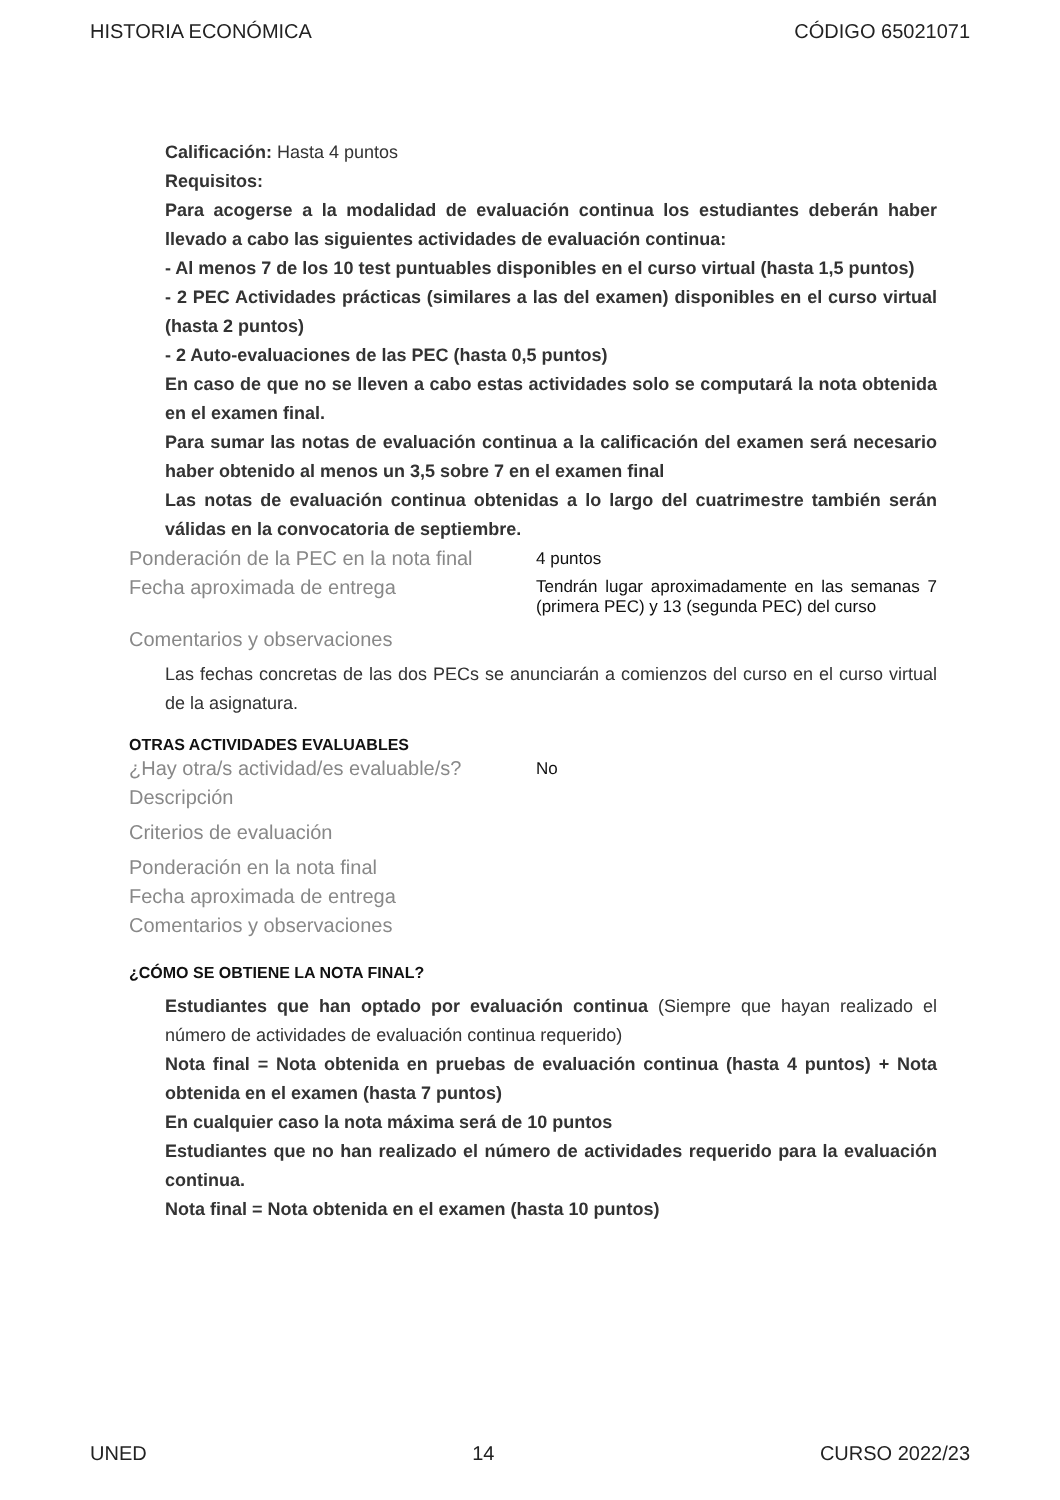HISTORIA ECONÓMICA CÓDIGO 65021071
Calificación: Hasta 4 puntos
Requisitos:
Para acogerse a la modalidad de evaluación continua los estudiantes deberán haber llevado a cabo las siguientes actividades de evaluación continua:
- Al menos 7 de los 10 test puntuables disponibles en el curso virtual (hasta 1,5 puntos)
- 2 PEC Actividades prácticas (similares a las del examen) disponibles en el curso virtual (hasta 2 puntos)
- 2 Auto-evaluaciones de las PEC (hasta 0,5 puntos)
En caso de que no se lleven a cabo estas actividades solo se computará la nota obtenida en el examen final.
Para sumar las notas de evaluación continua a la calificación del examen será necesario haber obtenido al menos un 3,5 sobre 7 en el examen final
Las notas de evaluación continua obtenidas a lo largo del cuatrimestre también serán válidas en la convocatoria de septiembre.
Ponderación de la PEC en la nota final
4 puntos
Fecha aproximada de entrega
Tendrán lugar aproximadamente en las semanas 7 (primera PEC) y 13 (segunda PEC) del curso
Comentarios y observaciones
Las fechas concretas de las dos PECs se anunciarán a comienzos del curso en el curso virtual de la asignatura.
OTRAS ACTIVIDADES EVALUABLES
¿Hay otra/s actividad/es evaluable/s?
No
Descripción
Criterios de evaluación
Ponderación en la nota final
Fecha aproximada de entrega
Comentarios y observaciones
¿CÓMO SE OBTIENE LA NOTA FINAL?
Estudiantes que han optado por evaluación continua (Siempre que hayan realizado el número de actividades de evaluación continua requerido)
Nota final = Nota obtenida en pruebas de evaluación continua (hasta 4 puntos) + Nota obtenida en el examen (hasta 7 puntos)
En cualquier caso la nota máxima será de 10 puntos
Estudiantes que no han realizado el número de actividades requerido para la evaluación continua.
Nota final = Nota obtenida en el examen (hasta 10 puntos)
UNED 14 CURSO 2022/23